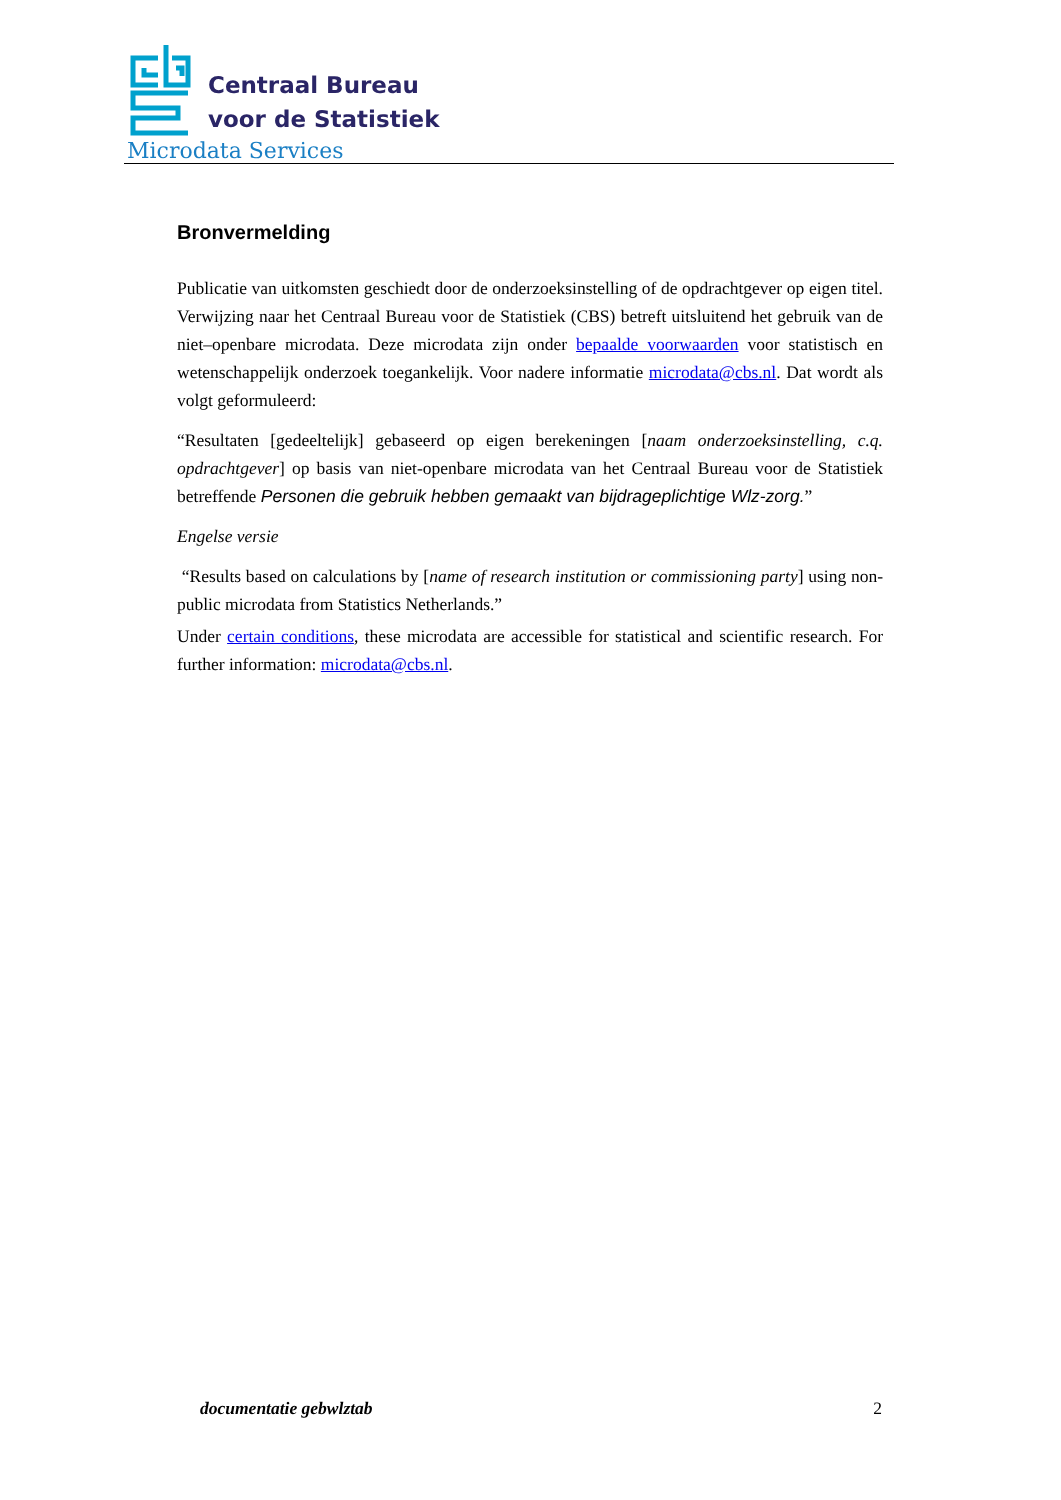Centraal Bureau
voor de Statistiek
Microdata Services
Bronvermelding
Publicatie van uitkomsten geschiedt door de onderzoeksinstelling of de opdrachtgever op eigen titel. Verwijzing naar het Centraal Bureau voor de Statistiek (CBS) betreft uitsluitend het gebruik van de niet–openbare microdata. Deze microdata zijn onder bepaalde voorwaarden voor statistisch en wetenschappelijk onderzoek toegankelijk. Voor nadere informatie microdata@cbs.nl. Dat wordt als volgt geformuleerd:
“Resultaten [gedeeltelijk] gebaseerd op eigen berekeningen [naam onderzoeksinstelling, c.q. opdrachtgever] op basis van niet-openbare microdata van het Centraal Bureau voor de Statistiek betreffende Personen die gebruik hebben gemaakt van bijdrageplichtige Wlz-zorg.”
Engelse versie
“Results based on calculations by [name of research institution or commissioning party] using non-public microdata from Statistics Netherlands.”
Under certain conditions, these microdata are accessible for statistical and scientific research. For further information: microdata@cbs.nl.
documentatie gebwlztab 2